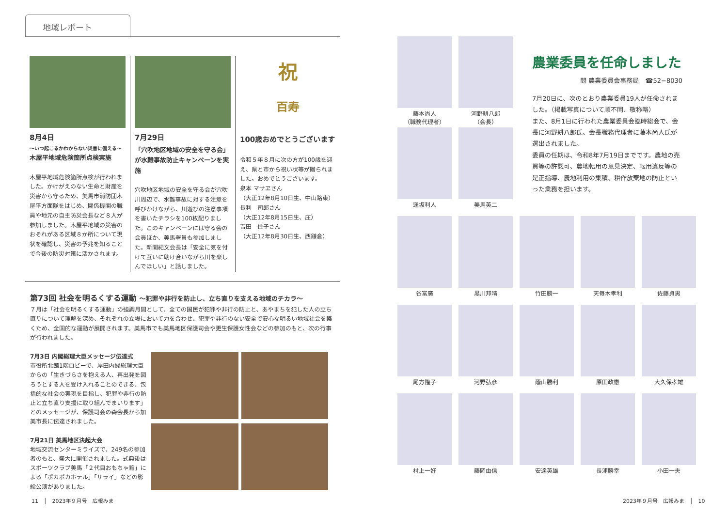地域レポート
8月4日
～いつ起こるかわからない災害に備える～
木屋平地域危険箇所点検実施
木屋平地域危険箇所点検が行われました。かけがえのない生命と財産を災害から守るため、美馬市消防団木屋平方面隊をはじめ、関係機関の職員や地元の自主防災会長など８人が参加しました。木屋平地域の災害のおそれがある区域８か所について現状を確認し、災害の予兆を知ることで今後の防災対策に活かされます。
7月29日
「穴吹地区地域の安全を守る会」が水難事故防止キャンペーンを実施
穴吹地区地域の安全を守る会が穴吹川周辺で、水難事故に対する注意を呼びかけながら、川遊びの注意事項を書いたチラシを100枚配りました。このキャンペーンには守る会の会員ほか、美馬署員も参加しました。新開紀文会長は「安全に気を付けて互いに助け合いながら川を楽しんでほしい」と話しました。
祝
百寿
100歳おめでとうございます
令和５年８月に次の方が100歳を迎え、県と市から祝い状等が贈られました。おめでとうございます。
泉本 マサヱさん
（大正12年8月10日生、中山路東）
長利　司郎さん
（大正12年8月15日生、庄）
吉田　住子さん
（大正12年8月30日生、西鎌倉）
第73回 社会を明るくする運動 ～犯罪や非行を防止し、立ち直りを支える地域のチカラ～
７月は「社会を明るくする運動」の強調月間として、全ての国民が犯罪や非行の防止と、あやまちを犯した人の立ち直りについて理解を深め、それぞれの立場において力を合わせ、犯罪や非行のない安全で安心な明るい地域社会を築くため、全国的な運動が展開されます。美馬市でも美馬地区保護司会や更生保護女性会などの参加のもと、次の行事が行われました。
7月3日 内閣総理大臣メッセージ伝達式
市役所北館1階ロビーで、岸田内閣総理大臣からの「生きづらさを抱える人、再出発を図ろうとする人を受け入れることのできる、包括的な社会の実現を目指し、犯罪や非行の防止と立ち直り支援に取り組んでまいります」とのメッセージが、保護司会の森会長から加美市長に伝達されました。
7月21日 美馬地区決起大会
地域交流センターミライズで、249名の参加者のもと、盛大に開催されました。式典後はスポーツクラブ美馬「２代目おもちゃ箱」による「ポカポカホテル」「サライ」などの影絵公演がありました。
11　│　2023年９月号　広報みま
藤本尚人
（職務代理者）
河野耕八郎
（会長）
逢坂利人
美馬英二
農業委員を任命しました
問 農業委員会事務局　☎52−8030
7月20日に、次のとおり農業委員19人が任命されました。（掲載写真について順不同、敬称略）
また、8月1日に行われた農業委員会臨時総会で、会長に河野耕八郎氏、会長職務代理者に藤本尚人氏が選出されました。
委員の任期は、令和8年7月19日までです。農地の売買等の許認可、農地転用の意見決定、転用違反等の是正指導、農地利用の集積、耕作放棄地の防止といった業務を担います。
谷富廣
黒川邦晴
竹田勝一
天毎木孝利
佐藤貞男
尾方隆子
河野弘彦
蔭山勝利
原田政憲
大久保孝雄
村上一好
藤岡由信
安達英雄
長浦勝幸
小田一夫
2023年９月号　広報みま　│　10